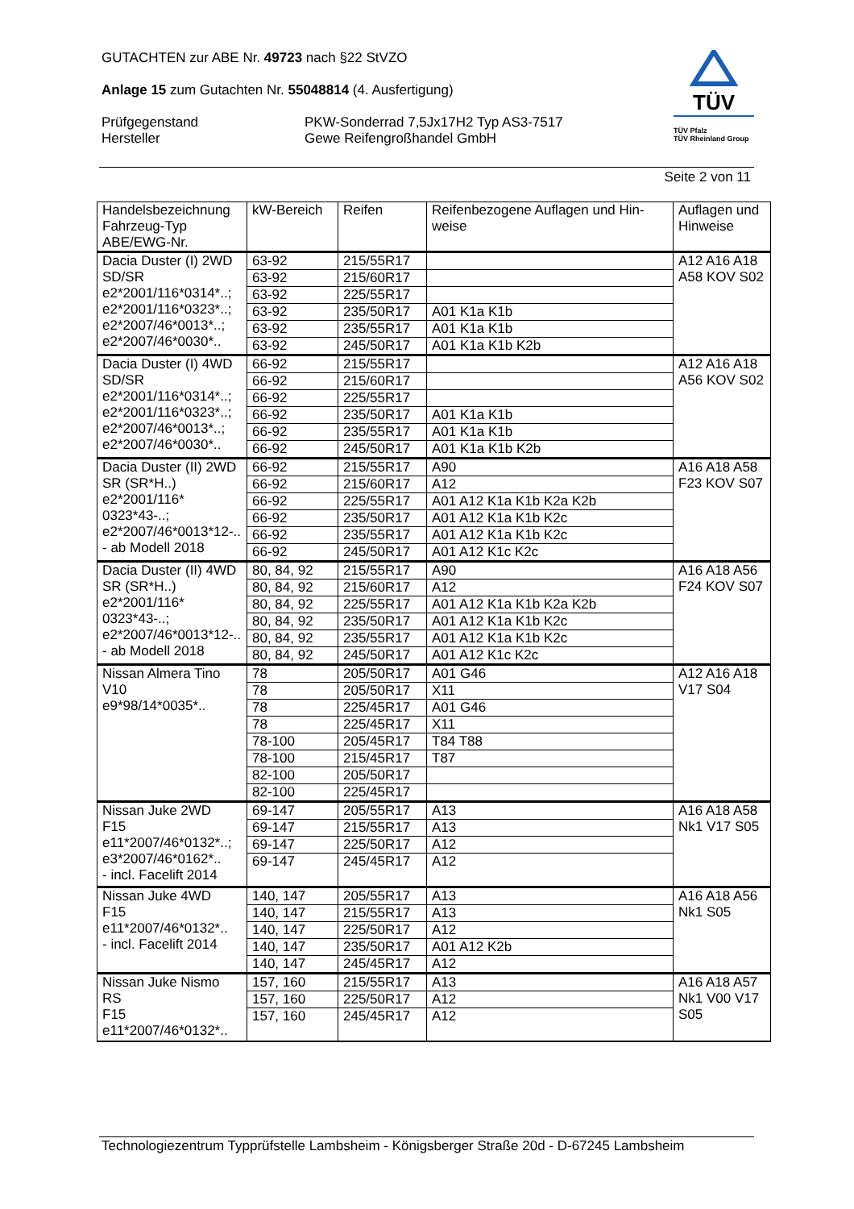GUTACHTEN zur ABE Nr. 49723 nach §22 StVZO
Anlage 15 zum Gutachten Nr. 55048814 (4. Ausfertigung)
Prüfgegenstand PKW-Sonderrad 7,5Jx17H2 Typ AS3-7517
Hersteller Gewe Reifengroßhandel GmbH
TÜV
TÜV Pfalz
TÜV Rheinland Group
Seite 2 von 11
| Handelsbezeichnung Fahrzeug-Typ ABE/EWG-Nr. | kW-Bereich | Reifen | Reifenbezogene Auflagen und Hin- weise | Auflagen und Hinweise |
| --- | --- | --- | --- | --- |
| Dacia Duster (I) 2WD SD/SR e2*2001/116*0314*..; e2*2001/116*0323*..; e2*2007/46*0013*..; e2*2007/46*0030*.. | 63-92 | 215/55R17 | | A12 A16 A18 A58 KOV S02 |
| | 63-92 | 215/60R17 | | |
| | 63-92 | 225/55R17 | | |
| | 63-92 | 235/50R17 | A01 K1a K1b | |
| | 63-92 | 235/55R17 | A01 K1a K1b | |
| | 63-92 | 245/50R17 | A01 K1a K1b K2b | |
| Dacia Duster (I) 4WD SD/SR e2*2001/116*0314*..; e2*2001/116*0323*..; e2*2007/46*0013*..; e2*2007/46*0030*.. | 66-92 | 215/55R17 | | A12 A16 A18 A56 KOV S02 |
| | 66-92 | 215/60R17 | | |
| | 66-92 | 225/55R17 | | |
| | 66-92 | 235/50R17 | A01 K1a K1b | |
| | 66-92 | 235/55R17 | A01 K1a K1b | |
| | 66-92 | 245/50R17 | A01 K1a K1b K2b | |
| Dacia Duster (II) 2WD SR (SR*H..) e2*2001/116* 0323*43-..; e2*2007/46*0013*12-.. - ab Modell 2018 | 66-92 | 215/55R17 | A90 | A16 A18 A58 F23 KOV S07 |
| | 66-92 | 215/60R17 | A12 | |
| | 66-92 | 225/55R17 | A01 A12 K1a K1b K2a K2b | |
| | 66-92 | 235/50R17 | A01 A12 K1a K1b K2c | |
| | 66-92 | 235/55R17 | A01 A12 K1a K1b K2c | |
| | 66-92 | 245/50R17 | A01 A12 K1c K2c | |
| Dacia Duster (II) 4WD SR (SR*H..) e2*2001/116* 0323*43-..; e2*2007/46*0013*12-.. - ab Modell 2018 | 80, 84, 92 | 215/55R17 | A90 | A16 A18 A56 F24 KOV S07 |
| | 80, 84, 92 | 215/60R17 | A12 | |
| | 80, 84, 92 | 225/55R17 | A01 A12 K1a K1b K2a K2b | |
| | 80, 84, 92 | 235/50R17 | A01 A12 K1a K1b K2c | |
| | 80, 84, 92 | 235/55R17 | A01 A12 K1a K1b K2c | |
| | 80, 84, 92 | 245/50R17 | A01 A12 K1c K2c | |
| Nissan Almera Tino V10 e9*98/14*0035*.. | 78 | 205/50R17 | A01 G46 | A12 A16 A18 V17 S04 |
| | 78 | 205/50R17 | X11 | |
| | 78 | 225/45R17 | A01 G46 | |
| | 78 | 225/45R17 | X11 | |
| | 78-100 | 205/45R17 | T84 T88 | |
| | 78-100 | 215/45R17 | T87 | |
| | 82-100 | 205/50R17 | | |
| | 82-100 | 225/45R17 | | |
| Nissan Juke 2WD F15 e11*2007/46*0132*..; e3*2007/46*0162*.. - incl. Facelift 2014 | 69-147 | 205/55R17 | A13 | A16 A18 A58 Nk1 V17 S05 |
| | 69-147 | 215/55R17 | A13 | |
| | 69-147 | 225/50R17 | A12 | |
| | 69-147 | 245/45R17 | A12 | |
| Nissan Juke 4WD F15 e11*2007/46*0132*.. - incl. Facelift 2014 | 140, 147 | 205/55R17 | A13 | A16 A18 A56 Nk1 S05 |
| | 140, 147 | 215/55R17 | A13 | |
| | 140, 147 | 225/50R17 | A12 | |
| | 140, 147 | 235/50R17 | A01 A12 K2b | |
| | 140, 147 | 245/45R17 | A12 | |
| Nissan Juke Nismo RS F15 e11*2007/46*0132*.. | 157, 160 | 215/55R17 | A13 | A16 A18 A57 Nk1 V00 V17 S05 |
| | 157, 160 | 225/50R17 | A12 | |
| | 157, 160 | 245/45R17 | A12 | |
Technologiezentrum Typprüfstelle Lambsheim - Königsberger Straße 20d - D-67245 Lambsheim